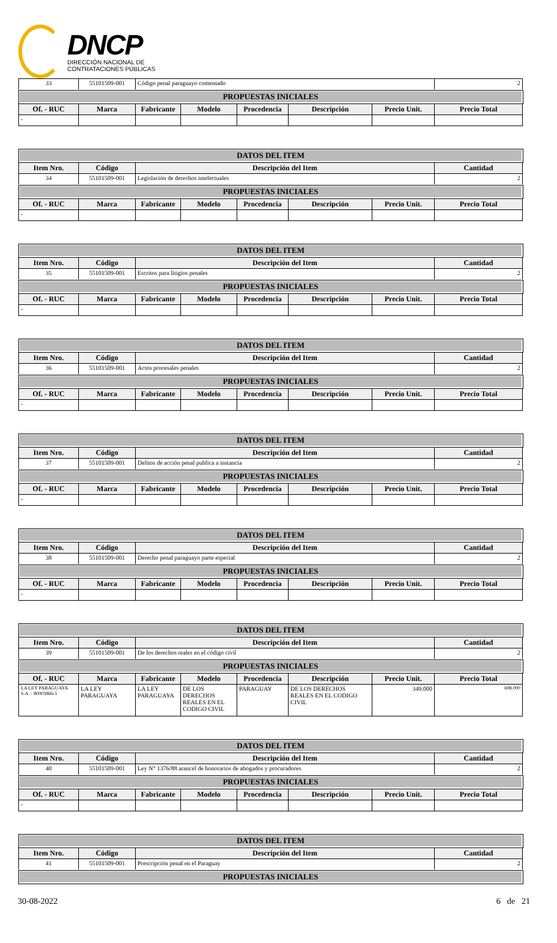DNCP
DIRECCIÓN NACIONAL DE
CONTRATACIONES PÚBLICAS
| 33 | 55101509-001 | Código penal paraguayo comentado | | | | | 2 |
| PROPUESTAS INICIALES | | | | | | | |
| Of. - RUC | Marca | Fabricante | Modelo | Procedencia | Descripción | Precio Unit. | Precio Total |
| - | | | | | | | |
| DATOS DEL ITEM | | | | | | | |
| --- | --- | --- | --- | --- | --- | --- | --- |
| Item Nro. | Código | Descripción del Item | | | | | Cantidad |
| 34 | 55101509-001 | Legislación de derechos intelectuales | | | | | 2 |
| PROPUESTAS INICIALES | | | | | | | |
| Of. - RUC | Marca | Fabricante | Modelo | Procedencia | Descripción | Precio Unit. | Precio Total |
| - | | | | | | | |
| DATOS DEL ITEM | | | | | | | |
| --- | --- | --- | --- | --- | --- | --- | --- |
| Item Nro. | Código | Descripción del Item | | | | | Cantidad |
| 35 | 55101509-001 | Escritos para litigios penales | | | | | 2 |
| PROPUESTAS INICIALES | | | | | | | |
| Of. - RUC | Marca | Fabricante | Modelo | Procedencia | Descripción | Precio Unit. | Precio Total |
| - | | | | | | | |
| DATOS DEL ITEM | | | | | | | |
| --- | --- | --- | --- | --- | --- | --- | --- |
| Item Nro. | Código | Descripción del Item | | | | | Cantidad |
| 36 | 55101509-001 | Actos procesales penales | | | | | 2 |
| PROPUESTAS INICIALES | | | | | | | |
| Of. - RUC | Marca | Fabricante | Modelo | Procedencia | Descripción | Precio Unit. | Precio Total |
| - | | | | | | | |
| DATOS DEL ITEM | | | | | | | |
| --- | --- | --- | --- | --- | --- | --- | --- |
| Item Nro. | Código | Descripción del Item | | | | | Cantidad |
| 37 | 55101509-001 | Delitos de acción penal publica a instancia | | | | | 2 |
| PROPUESTAS INICIALES | | | | | | | |
| Of. - RUC | Marca | Fabricante | Modelo | Procedencia | Descripción | Precio Unit. | Precio Total |
| - | | | | | | | |
| DATOS DEL ITEM | | | | | | | |
| --- | --- | --- | --- | --- | --- | --- | --- |
| Item Nro. | Código | Descripción del Item | | | | | Cantidad |
| 38 | 55101509-001 | Derecho penal paraguayo parte especial | | | | | 2 |
| PROPUESTAS INICIALES | | | | | | | |
| Of. - RUC | Marca | Fabricante | Modelo | Procedencia | Descripción | Precio Unit. | Precio Total |
| - | | | | | | | |
| DATOS DEL ITEM | | | | | | | |
| --- | --- | --- | --- | --- | --- | --- | --- |
| Item Nro. | Código | Descripción del Item | | | | | Cantidad |
| 39 | 55101509-001 | De los derechos reales en el código civil | | | | | 2 |
| PROPUESTAS INICIALES | | | | | | | |
| Of. - RUC | Marca | Fabricante | Modelo | Procedencia | Descripción | Precio Unit. | Precio Total |
| LA LEY PARAGUAYA S.A. - 80003866-5 | LA LEY PARAGUAYA | LA LEY PARAGUAYA | DE LOS DERECHOS REALES EN EL CODIGO CIVIL | PARAGUAY | DE LOS DERECHOS REALES EN EL CODIGO CIVIL | 349.000 | 698.000 |
| DATOS DEL ITEM | | | | | | | |
| --- | --- | --- | --- | --- | --- | --- | --- |
| Item Nro. | Código | Descripción del Item | | | | | Cantidad |
| 40 | 55101509-001 | Ley N° 1376/88 arancel de honorarios de abogados y procuradores | | | | | 2 |
| PROPUESTAS INICIALES | | | | | | | |
| Of. - RUC | Marca | Fabricante | Modelo | Procedencia | Descripción | Precio Unit. | Precio Total |
| - | | | | | | | |
| DATOS DEL ITEM | | | |
| --- | --- | --- | --- |
| Item Nro. | Código | Descripción del Item | Cantidad |
| 41 | 55101509-001 | Prescripción penal en el Paraguay | 2 |
| PROPUESTAS INICIALES | | | |
30-08-2022 6 de 21